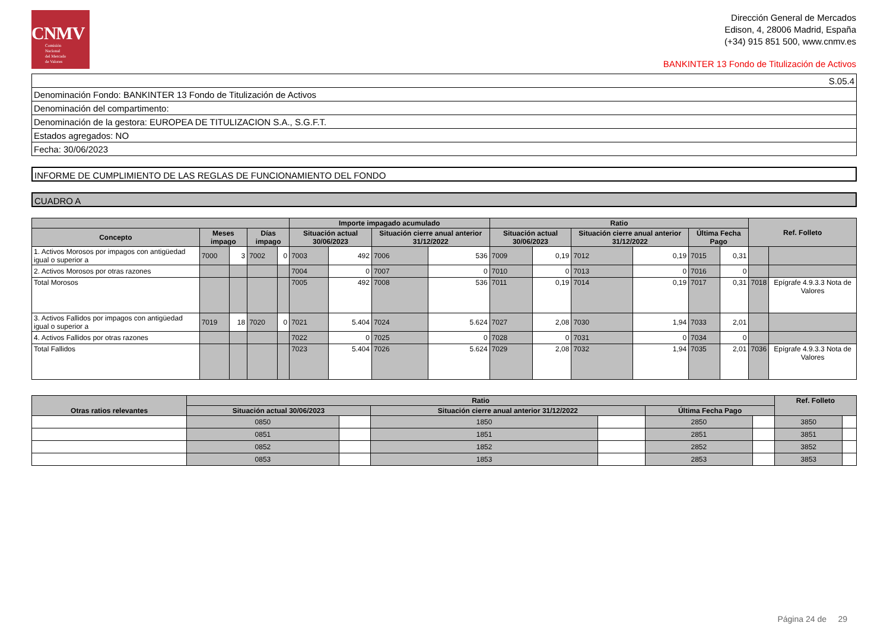CNMV
Comisión
Nacional
del Mercado
de Valores
Dirección General de Mercados
Edison, 4, 28006 Madrid, España
(+34) 915 851 500, www.cnmv.es
BANKINTER 13 Fondo de Titulización de Activos
| S.05.4 |
| Denominación Fondo: BANKINTER 13 Fondo de Titulización de Activos |
| Denominación del compartimento: |
| Denominación de la gestora: EUROPEA DE TITULIZACION S.A., S.G.F.T. |
| Estados agregados: NO |
| Fecha: 30/06/2023 |
INFORME DE CUMPLIMIENTO DE LAS REGLAS DE FUNCIONAMIENTO DEL FONDO
CUADRO A
| | | | | | Importe impagado acumulado | | | | Ratio | | | | | | Ref. Folleto | |
| --- | --- | --- | --- | --- | --- | --- | --- | --- | --- | --- | --- | --- | --- | --- | --- | --- |
| Concepto | Meses impago | | Días impago | | Situación actual 30/06/2023 | | Situación cierre anual anterior 31/12/2022 | | Situación actual 30/06/2023 | | Situación cierre anual anterior 31/12/2022 | | Última Fecha Pago | | | |
| 1. Activos Morosos por impagos con antigüedad igual o superior a | 7000 | 3 | 7002 | 0 | 7003 | 492 | 7006 | 536 | 7009 | 0,19 | 7012 | 0,19 | 7015 | 0,31 | | |
| 2. Activos Morosos por otras razones | | | | | 7004 | 0 | 7007 | 0 | 7010 | 0 | 7013 | 0 | 7016 | 0 | | |
| Total Morosos | | | | | 7005 | 492 | 7008 | 536 | 7011 | 0,19 | 7014 | 0,19 | 7017 | 0,31 | 7018 | Epígrafe 4.9.3.3 Nota de Valores |
| 3. Activos Fallidos por impagos con antigüedad igual o superior a | 7019 | 18 | 7020 | 0 | 7021 | 5.404 | 7024 | 5.624 | 7027 | 2,08 | 7030 | 1,94 | 7033 | 2,01 | | |
| 4. Activos Fallidos por otras razones | | | | | 7022 | 0 | 7025 | 0 | 7028 | 0 | 7031 | 0 | 7034 | 0 | | |
| Total Fallidos | | | | | 7023 | 5.404 | 7026 | 5.624 | 7029 | 2,08 | 7032 | 1,94 | 7035 | 2,01 | 7036 | Epígrafe 4.9.3.3 Nota de Valores |
| Otras ratios relevantes | Ratio | | | | | | Ref. Folleto | |
| --- | --- | --- | --- | --- | --- | --- | --- | --- |
| | Situación actual 30/06/2023 | | Situación cierre anual anterior 31/12/2022 | | Última Fecha Pago | | | |
| | 0850 | | 1850 | | 2850 | | 3850 | |
| | 0851 | | 1851 | | 2851 | | 3851 | |
| | 0852 | | 1852 | | 2852 | | 3852 | |
| | 0853 | | 1853 | | 2853 | | 3853 | |
Página 24 de 29